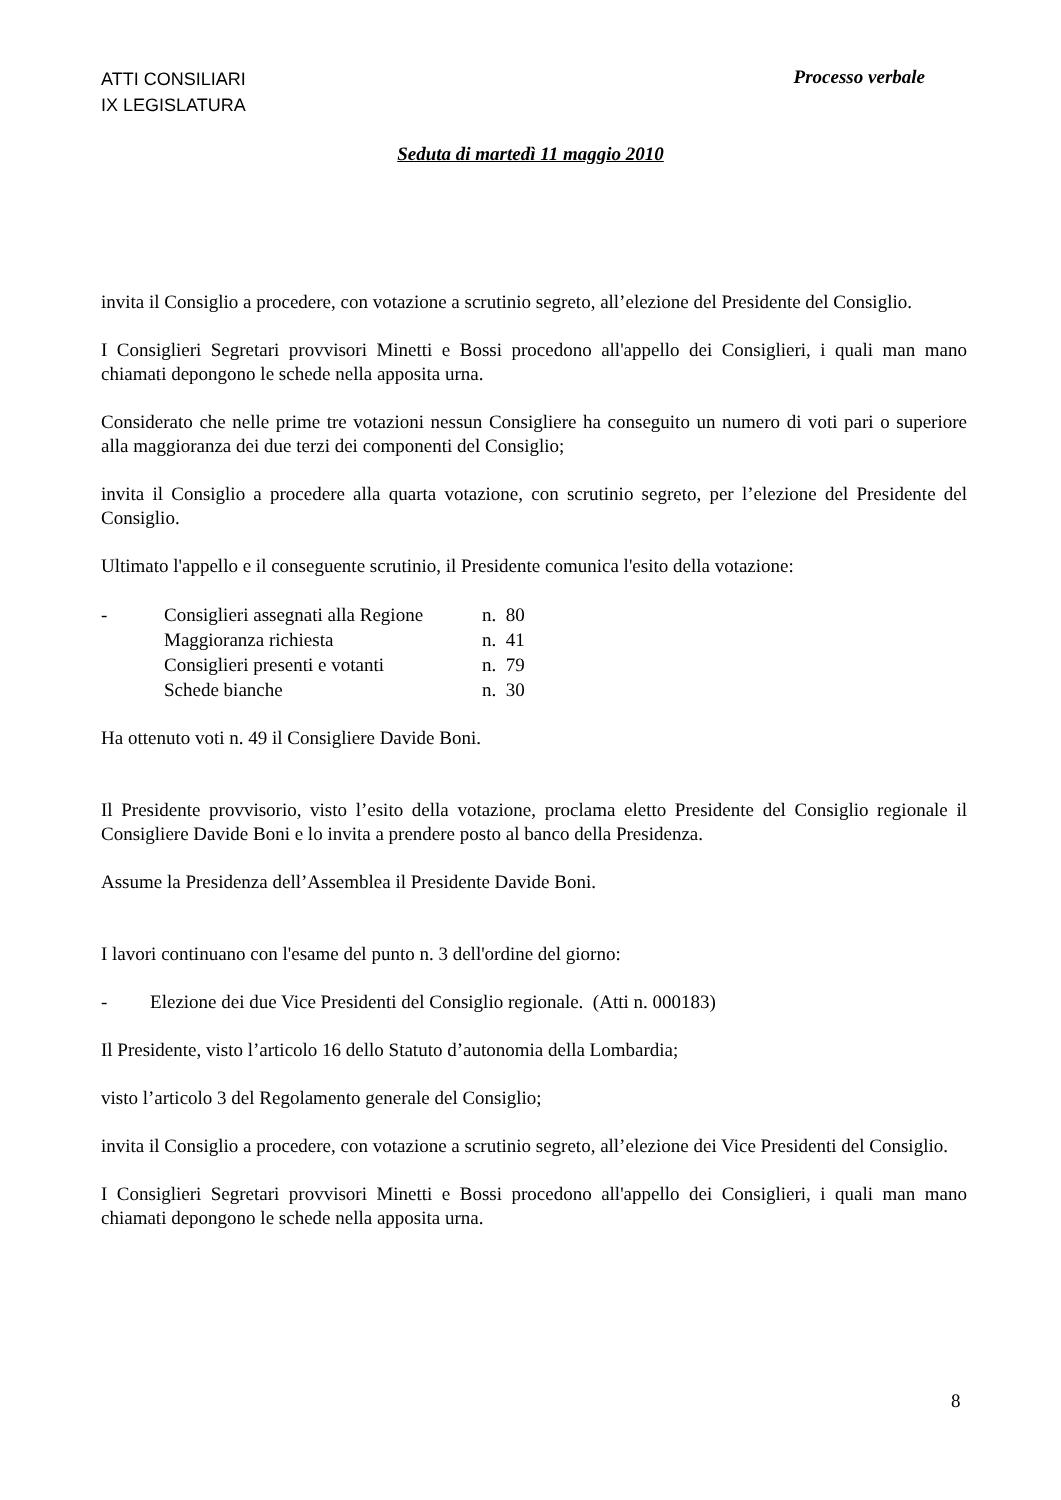ATTI CONSILIARI
IX LEGISLATURA
Processo verbale
Seduta di martedì 11 maggio 2010
invita il Consiglio a procedere, con votazione a scrutinio segreto, all’elezione del Presidente del Consiglio.
I Consiglieri Segretari provvisori Minetti e Bossi procedono all'appello dei Consiglieri, i quali man mano chiamati depongono le schede nella apposita urna.
Considerato che nelle prime tre votazioni nessun Consigliere ha conseguito un numero di voti pari o superiore alla maggioranza dei due terzi dei componenti del Consiglio;
invita il Consiglio a procedere alla quarta votazione, con scrutinio segreto, per l’elezione del Presidente del Consiglio.
Ultimato l'appello e il conseguente scrutinio, il Presidente comunica l'esito della votazione:
| - | Consiglieri assegnati alla Regione | n. 80 |
| | Maggioranza richiesta | n. 41 |
| | Consiglieri presenti e votanti | n. 79 |
| | Schede bianche | n. 30 |
Ha ottenuto voti n. 49 il Consigliere Davide Boni.
Il Presidente provvisorio, visto l’esito della votazione, proclama eletto Presidente del Consiglio regionale il Consigliere Davide Boni e lo invita a prendere posto al banco della Presidenza.
Assume la Presidenza dell’Assemblea il Presidente Davide Boni.
I lavori continuano con l'esame del punto n. 3 dell'ordine del giorno:
- Elezione dei due Vice Presidenti del Consiglio regionale. (Atti n. 000183)
Il Presidente, visto l’articolo 16 dello Statuto d’autonomia della Lombardia;
visto l’articolo 3 del Regolamento generale del Consiglio;
invita il Consiglio a procedere, con votazione a scrutinio segreto, all’elezione dei Vice Presidenti del Consiglio.
I Consiglieri Segretari provvisori Minetti e Bossi procedono all'appello dei Consiglieri, i quali man mano chiamati depongono le schede nella apposita urna.
8